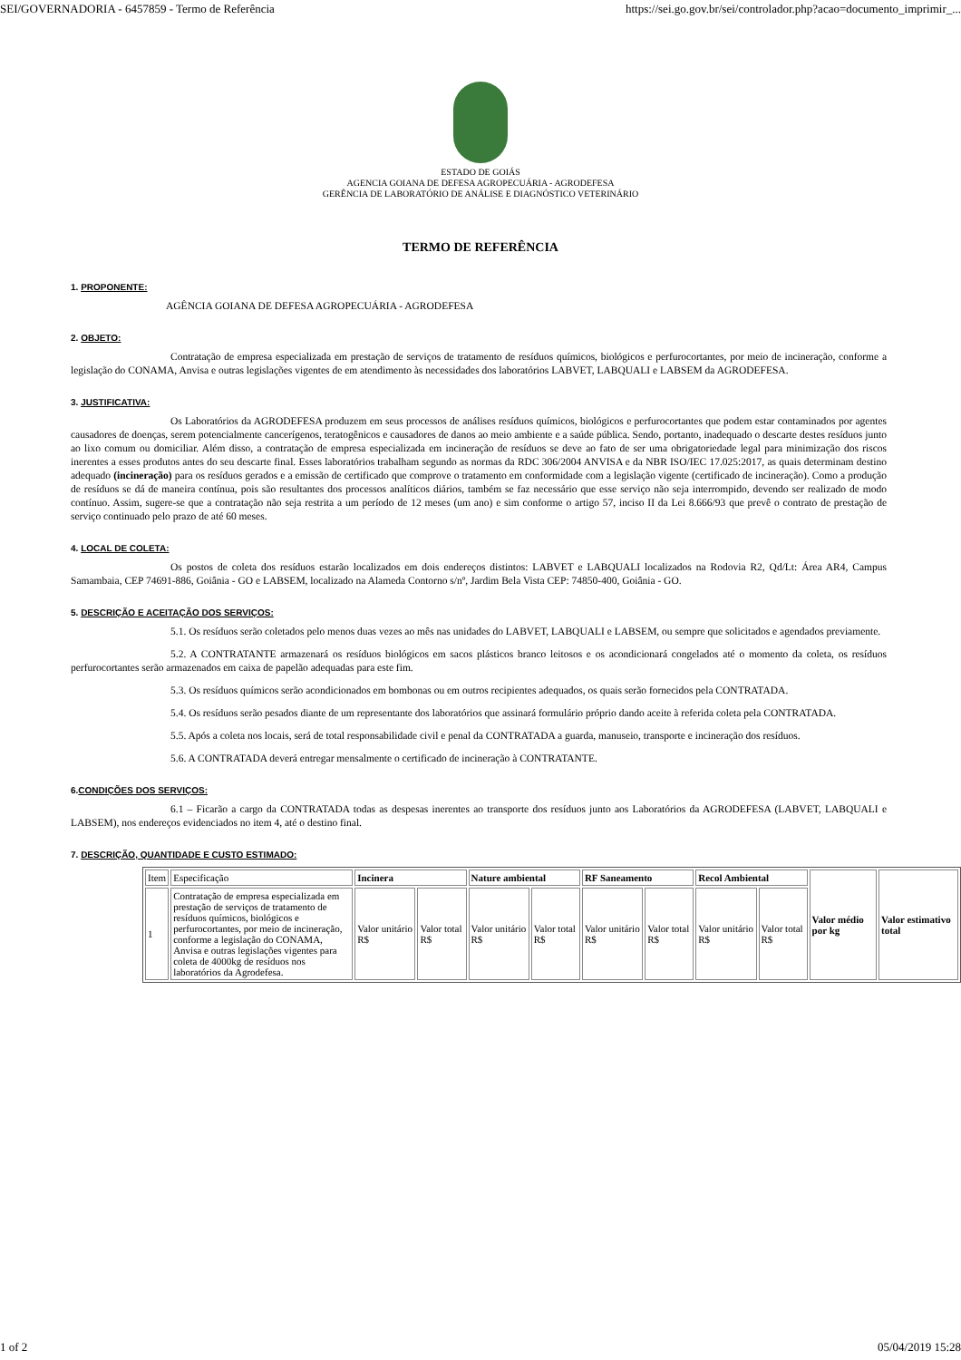SEI/GOVERNADORIA - 6457859 - Termo de Referência https://sei.go.gov.br/sei/controlador.php?acao=documento_imprimir_...
ESTADO DE GOIÁS
AGENCIA GOIANA DE DEFESA AGROPECUÁRIA - AGRODEFESA
GERÊNCIA DE LABORATÓRIO DE ANÁLISE E DIAGNÓSTICO VETERINÁRIO
TERMO DE REFERÊNCIA
1. PROPONENTE:
AGÊNCIA GOIANA DE DEFESA AGROPECUÁRIA - AGRODEFESA
2. OBJETO:
Contratação de empresa especializada em prestação de serviços de tratamento de resíduos químicos, biológicos e perfurocortantes, por meio de incineração, conforme a legislação do CONAMA, Anvisa e outras legislações vigentes de em atendimento às necessidades dos laboratórios LABVET, LABQUALI e LABSEM da AGRODEFESA.
3. JUSTIFICATIVA:
Os Laboratórios da AGRODEFESA produzem em seus processos de análises resíduos químicos, biológicos e perfurocortantes que podem estar contaminados por agentes causadores de doenças, serem potencialmente cancerígenos, teratogênicos e causadores de danos ao meio ambiente e a saúde pública. Sendo, portanto, inadequado o descarte destes resíduos junto ao lixo comum ou domiciliar. Além disso, a contratação de empresa especializada em incineração de resíduos se deve ao fato de ser uma obrigatoriedade legal para minimização dos riscos inerentes a esses produtos antes do seu descarte final. Esses laboratórios trabalham segundo as normas da RDC 306/2004 ANVISA e da NBR ISO/IEC 17.025:2017, as quais determinam destino adequado (incineração) para os resíduos gerados e a emissão de certificado que comprove o tratamento em conformidade com a legislação vigente (certificado de incineração). Como a produção de resíduos se dá de maneira contínua, pois são resultantes dos processos analíticos diários, também se faz necessário que esse serviço não seja interrompido, devendo ser realizado de modo contínuo. Assim, sugere-se que a contratação não seja restrita a um período de 12 meses (um ano) e sim conforme o artigo 57, inciso II da Lei 8.666/93 que prevê o contrato de prestação de serviço continuado pelo prazo de até 60 meses.
4. LOCAL DE COLETA:
Os postos de coleta dos resíduos estarão localizados em dois endereços distintos: LABVET e LABQUALI localizados na Rodovia R2, Qd/Lt: Área AR4, Campus Samambaia, CEP 74691-886, Goiânia - GO e LABSEM, localizado na Alameda Contorno s/nº, Jardim Bela Vista CEP: 74850-400, Goiânia - GO.
5. DESCRIÇÃO E ACEITAÇÃO DOS SERVIÇOS:
5.1. Os resíduos serão coletados pelo menos duas vezes ao mês nas unidades do LABVET, LABQUALI e LABSEM, ou sempre que solicitados e agendados previamente.
5.2. A CONTRATANTE armazenará os resíduos biológicos em sacos plásticos branco leitosos e os acondicionará congelados até o momento da coleta, os resíduos perfurocortantes serão armazenados em caixa de papelão adequadas para este fim.
5.3. Os resíduos químicos serão acondicionados em bombonas ou em outros recipientes adequados, os quais serão fornecidos pela CONTRATADA.
5.4. Os resíduos serão pesados diante de um representante dos laboratórios que assinará formulário próprio dando aceite à referida coleta pela CONTRATADA.
5.5. Após a coleta nos locais, será de total responsabilidade civil e penal da CONTRATADA a guarda, manuseio, transporte e incineração dos resíduos.
5.6. A CONTRATADA deverá entregar mensalmente o certificado de incineração à CONTRATANTE.
6.CONDIÇÕES DOS SERVIÇOS:
6.1 – Ficarão a cargo da CONTRATADA todas as despesas inerentes ao transporte dos resíduos junto aos Laboratórios da AGRODEFESA (LABVET, LABQUALI e LABSEM), nos endereços evidenciados no item 4, até o destino final.
7. DESCRIÇÃO, QUANTIDADE E CUSTO ESTIMADO:
| Item | Especificação | Incinera | | Nature ambiental | | RF Saneamento | | Recol Ambiental | | Valor médio por kg | Valor estimativo total |
| 1 | Contratação de empresa especializada em prestação de serviços de tratamento de resíduos químicos, biológicos e perfurocortantes, por meio de incineração, conforme a legislação do CONAMA, Anvisa e outras legislações vigentes para coleta de 4000kg de resíduos nos laboratórios da Agrodefesa. | Valor unitário R$ | Valor total R$ | Valor unitário R$ | Valor total R$ | Valor unitário R$ | Valor total R$ | Valor unitário R$ | Valor total R$ | | |
1 of 2 05/04/2019 15:28